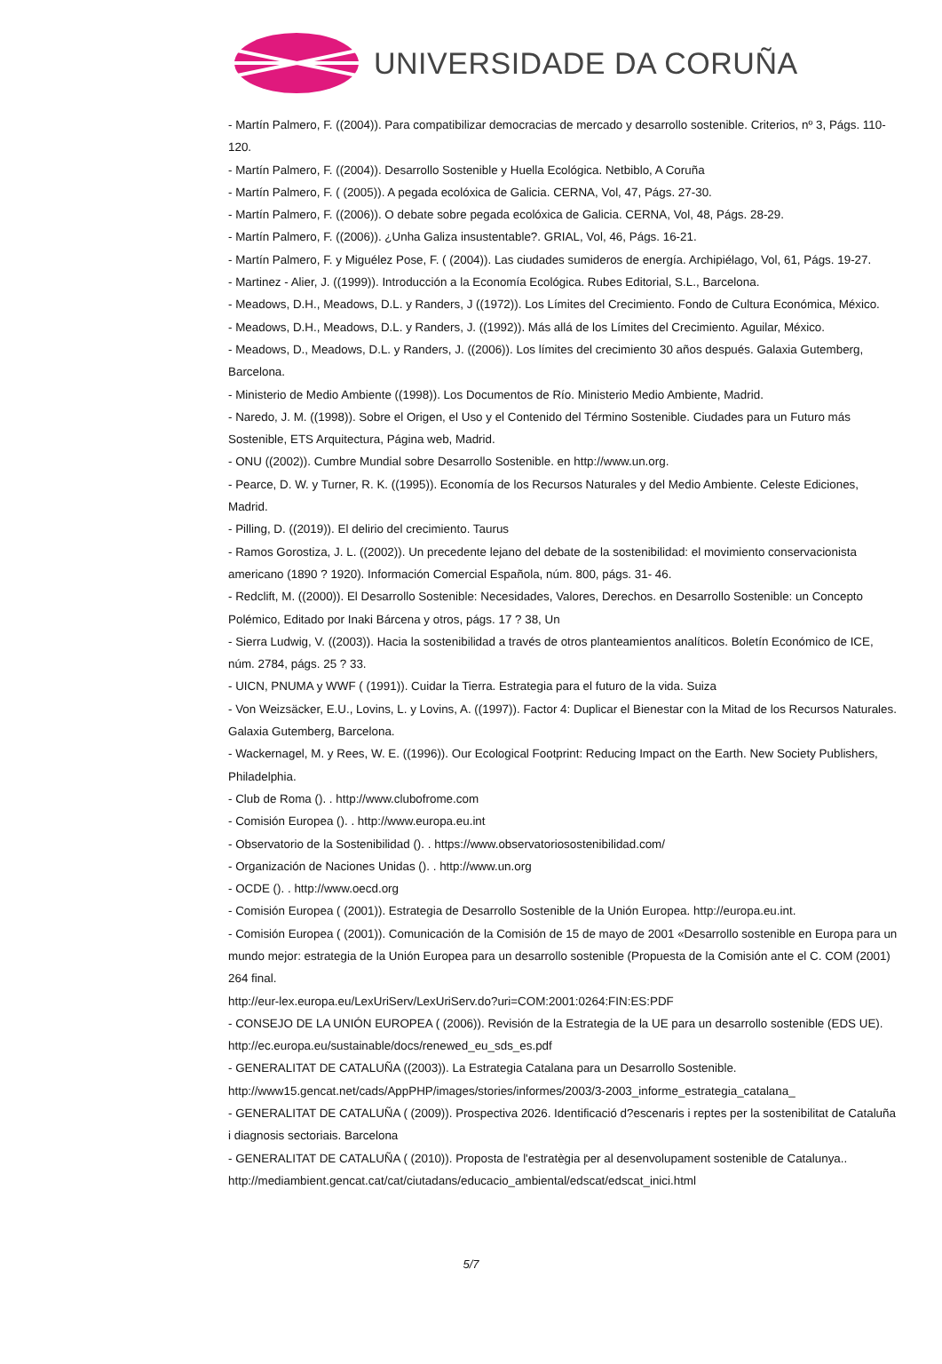UNIVERSIDADE DA CORUÑA
- Martín Palmero, F. ((2004)). Para compatibilizar democracias de mercado y desarrollo sostenible. Criterios, nº 3, Págs. 110-120.
- Martín Palmero, F. ((2004)). Desarrollo Sostenible y Huella Ecológica. Netbiblo, A Coruña
- Martín Palmero, F. ( (2005)). A pegada ecolóxica de Galicia. CERNA, Vol, 47, Págs. 27-30.
- Martín Palmero, F. ((2006)). O debate sobre pegada ecolóxica de Galicia. CERNA, Vol, 48, Págs. 28-29.
- Martín Palmero, F. ((2006)). ¿Unha Galiza insustentable?. GRIAL, Vol, 46, Págs. 16-21.
- Martín Palmero, F. y Miguélez Pose, F. ( (2004)). Las ciudades sumideros de energía. Archipiélago, Vol, 61, Págs. 19-27.
- Martinez - Alier, J. ((1999)). Introducción a la Economía Ecológica. Rubes Editorial, S.L., Barcelona.
- Meadows, D.H., Meadows, D.L. y Randers, J ((1972)). Los Límites del Crecimiento. Fondo de Cultura Económica, México.
- Meadows, D.H., Meadows, D.L. y Randers, J. ((1992)). Más allá de los Límites del Crecimiento. Aguilar, México.
- Meadows, D., Meadows, D.L. y Randers, J. ((2006)). Los límites del crecimiento 30 años después. Galaxia Gutemberg, Barcelona.
- Ministerio de Medio Ambiente ((1998)). Los Documentos de Río. Ministerio Medio Ambiente, Madrid.
- Naredo, J. M. ((1998)). Sobre el Origen, el Uso y el Contenido del Término Sostenible. Ciudades para un Futuro más Sostenible, ETS Arquitectura, Página web, Madrid.
- ONU ((2002)). Cumbre Mundial sobre Desarrollo Sostenible. en http://www.un.org.
- Pearce, D. W. y Turner, R. K. ((1995)). Economía de los Recursos Naturales y del Medio Ambiente. Celeste Ediciones, Madrid.
- Pilling, D. ((2019)). El delirio del crecimiento. Taurus
- Ramos Gorostiza, J. L. ((2002)). Un precedente lejano del debate de la sostenibilidad: el movimiento conservacionista americano (1890 ? 1920). Información Comercial Española, núm. 800, págs. 31- 46.
- Redclift, M. ((2000)). El Desarrollo Sostenible: Necesidades, Valores, Derechos. en Desarrollo Sostenible: un Concepto Polémico, Editado por Inaki Bárcena y otros, págs. 17 ? 38, Un
- Sierra Ludwig, V. ((2003)). Hacia la sostenibilidad a través de otros planteamientos analíticos. Boletín Económico de ICE, núm. 2784, págs. 25 ? 33.
- UICN, PNUMA y WWF ( (1991)). Cuidar la Tierra. Estrategia para el futuro de la vida. Suiza
- Von Weizsäcker, E.U., Lovins, L. y Lovins, A. ((1997)). Factor 4: Duplicar el Bienestar con la Mitad de los Recursos Naturales. Galaxia Gutemberg, Barcelona.
- Wackernagel, M. y Rees, W. E. ((1996)). Our Ecological Footprint: Reducing Impact on the Earth. New Society Publishers, Philadelphia.
- Club de Roma (). . http://www.clubofrome.com
- Comisión Europea (). . http://www.europa.eu.int
- Observatorio de la Sostenibilidad (). . https://www.observatoriosostenibilidad.com/
- Organización de Naciones Unidas (). . http://www.un.org
- OCDE (). . http://www.oecd.org
- Comisión Europea ( (2001)). Estrategia de Desarrollo Sostenible de la Unión Europea. http://europa.eu.int.
- Comisión Europea ( (2001)). Comunicación de la Comisión de 15 de mayo de 2001 «Desarrollo sostenible en Europa para un mundo mejor: estrategia de la Unión Europea para un desarrollo sostenible (Propuesta de la Comisión ante el C. COM (2001) 264 final.
http://eur-lex.europa.eu/LexUriServ/LexUriServ.do?uri=COM:2001:0264:FIN:ES:PDF
- CONSEJO DE LA UNIÓN EUROPEA ( (2006)). Revisión de la Estrategia de la UE para un desarrollo sostenible (EDS UE). http://ec.europa.eu/sustainable/docs/renewed_eu_sds_es.pdf
- GENERALITAT DE CATALUÑA ((2003)). La Estrategia Catalana para un Desarrollo Sostenible.
http://www15.gencat.net/cads/AppPHP/images/stories/informes/2003/3-2003_informe_estrategia_catalana_
- GENERALITAT DE CATALUÑA ( (2009)). Prospectiva 2026. Identificació d?escenaris i reptes per la sostenibilitat de Cataluña i diagnosis sectoriais. Barcelona
- GENERALITAT DE CATALUÑA ( (2010)). Proposta de l'estratègia per al desenvolupament sostenible de Catalunya.. http://mediambient.gencat.cat/cat/ciutadans/educacio_ambiental/edscat/edscat_inici.html
5/7